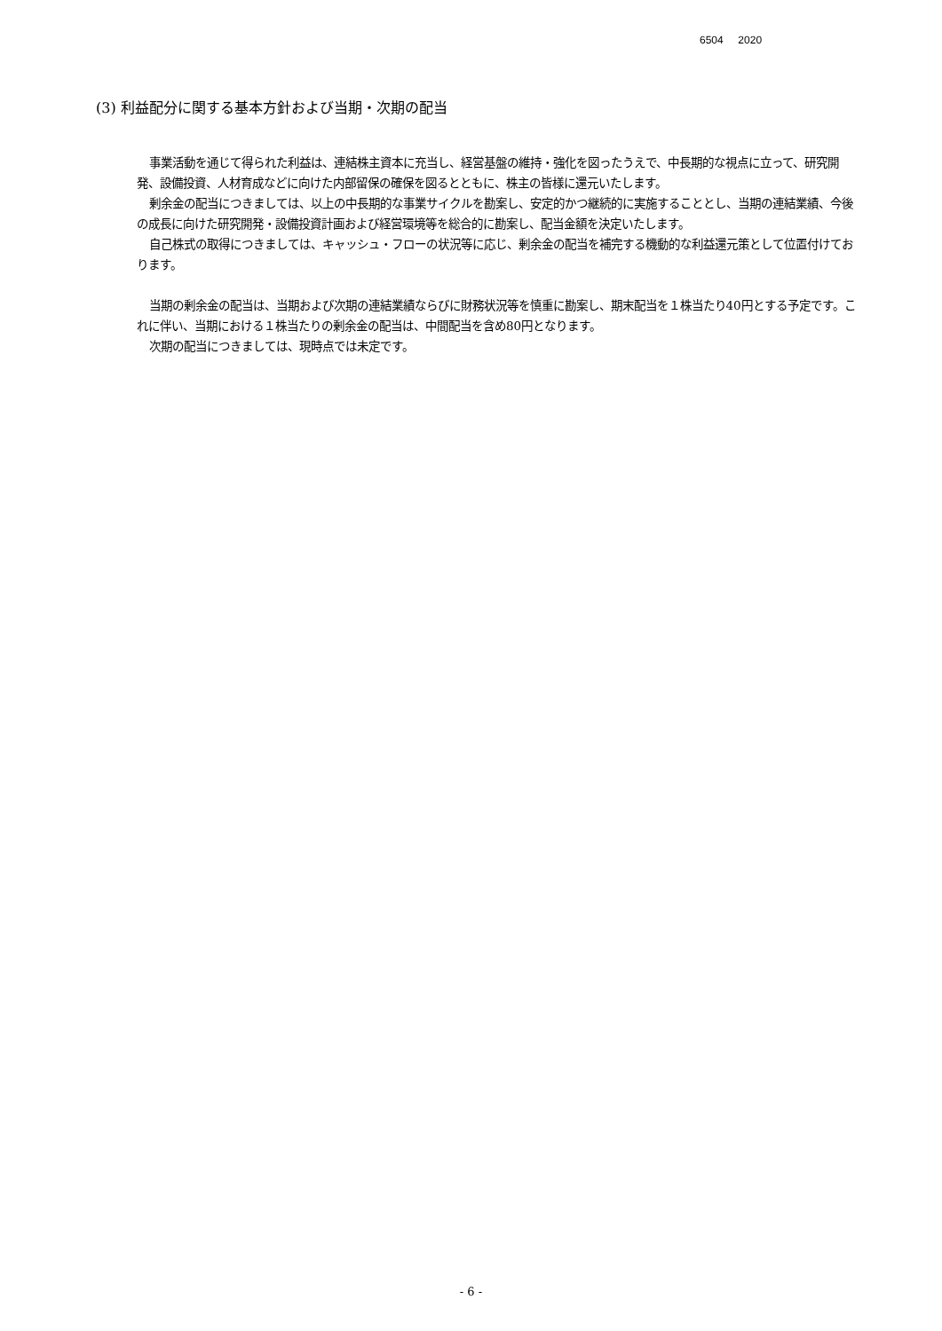6504 2020
(3) 利益配分に関する基本方針および当期・次期の配当
事業活動を通じて得られた利益は、連結株主資本に充当し、経営基盤の維持・強化を図ったうえで、中長期的な視点に立って、研究開発、設備投資、人材育成などに向けた内部留保の確保を図るとともに、株主の皆様に還元いたします。
剰余金の配当につきましては、以上の中長期的な事業サイクルを勘案し、安定的かつ継続的に実施することとし、当期の連結業績、今後の成長に向けた研究開発・設備投資計画および経営環境等を総合的に勘案し、配当金額を決定いたします。
自己株式の取得につきましては、キャッシュ・フローの状況等に応じ、剰余金の配当を補完する機動的な利益還元策として位置付けております。
当期の剰余金の配当は、当期および次期の連結業績ならびに財務状況等を慎重に勘案し、期末配当を１株当たり40円とする予定です。これに伴い、当期における１株当たりの剰余金の配当は、中間配当を含め80円となります。
次期の配当につきましては、現時点では未定です。
- 6 -